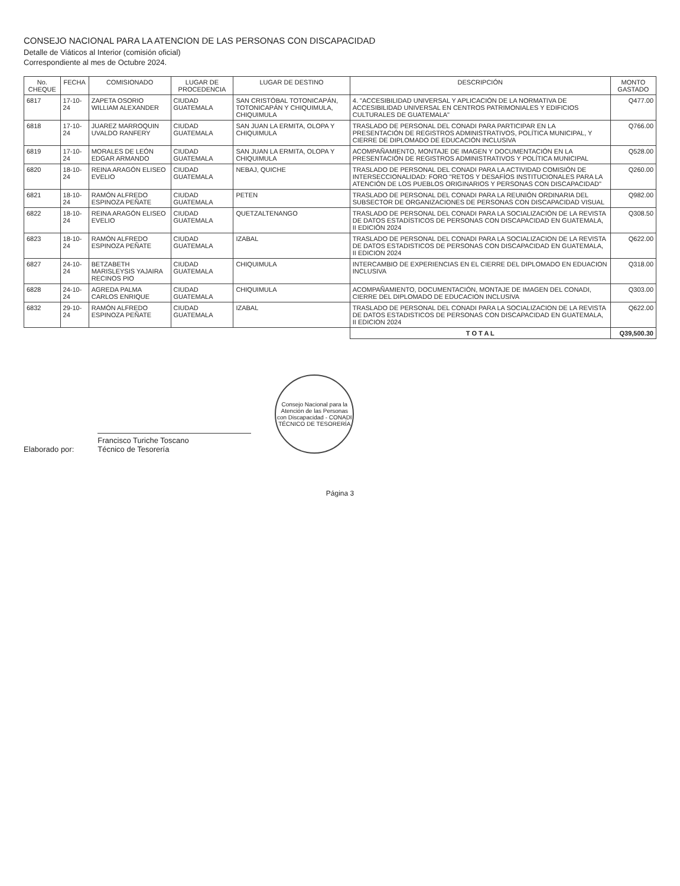CONSEJO NACIONAL PARA LA ATENCION DE LAS PERSONAS CON DISCAPACIDAD
Detalle de Viáticos al Interior (comisión oficial)
Correspondiente al mes de Octubre 2024.
| No. CHEQUE | FECHA | COMISIONADO | LUGAR DE PROCEDENCIA | LUGAR DE DESTINO | DESCRIPCIÓN | MONTO GASTADO |
| --- | --- | --- | --- | --- | --- | --- |
| 6817 | 17-10-24 | ZAPETA OSORIO WILLIAM ALEXANDER | CIUDAD GUATEMALA | SAN CRISTÓBAL TOTONICAPÁN, TOTONICAPÁN Y CHIQUIMULA, CHIQUIMULA | 4. "ACCESIBILIDAD UNIVERSAL Y APLICACIÓN DE LA NORMATIVA DE ACCESIBILIDAD UNIVERSAL EN CENTROS PATRIMONIALES Y EDIFICIOS CULTURALES DE GUATEMALA" | Q477.00 |
| 6818 | 17-10-24 | JUAREZ MARROQUIN UVALDO RANFERY | CIUDAD GUATEMALA | SAN JUAN LA ERMITA, OLOPA Y CHIQUIMULA | TRASLADO DE PERSONAL DEL CONADI PARA PARTICIPAR EN LA PRESENTACIÓN DE REGISTROS ADMINISTRATIVOS, POLÍTICA MUNICIPAL, Y CIERRE DE DIPLOMADO DE EDUCACIÓN INCLUSIVA | Q766.00 |
| 6819 | 17-10-24 | MORALES DE LEÓN EDGAR ARMANDO | CIUDAD GUATEMALA | SAN JUAN LA ERMITA, OLOPA Y CHIQUIMULA | ACOMPAÑAMIENTO, MONTAJE DE IMAGEN Y DOCUMENTACIÓN EN LA PRESENTACIÓN DE REGISTROS ADMINISTRATIVOS Y POLÍTICA MUNICIPAL | Q528.00 |
| 6820 | 18-10-24 | REINA ARAGÓN ELISEO EVELIO | CIUDAD GUATEMALA | NEBAJ, QUICHE | TRASLADO DE PERSONAL DEL CONADI PARA LA ACTIVIDAD COMISIÓN DE INTERSECCIONALIDAD: FORO "RETOS Y DESAFÍOS INSTITUCIONALES PARA LA ATENCIÓN DE LOS PUEBLOS ORIGINARIOS Y PERSONAS CON DISCAPACIDAD" | Q260.00 |
| 6821 | 18-10-24 | RAMÓN ALFREDO ESPINOZA PEÑATE | CIUDAD GUATEMALA | PETEN | TRASLADO DE PERSONAL DEL CONADI PARA LA REUNIÓN ORDINARIA DEL SUBSECTOR DE ORGANIZACIONES DE PERSONAS CON DISCAPACIDAD VISUAL | Q982.00 |
| 6822 | 18-10-24 | REINA ARAGÓN ELISEO EVELIO | CIUDAD GUATEMALA | QUETZALTENANGO | TRASLADO DE PERSONAL DEL CONADI PARA LA SOCIALIZACIÓN DE LA REVISTA DE DATOS ESTADÍSTICOS DE PERSONAS CON DISCAPACIDAD EN GUATEMALA, II EDICIÓN 2024 | Q308.50 |
| 6823 | 18-10-24 | RAMÓN ALFREDO ESPINOZA PEÑATE | CIUDAD GUATEMALA | IZABAL | TRASLADO DE PERSONAL DEL CONADI PARA LA SOCIALIZACION DE LA REVISTA DE DATOS ESTADISTICOS DE PERSONAS CON DISCAPACIDAD EN GUATEMALA, II EDICION 2024 | Q622.00 |
| 6827 | 24-10-24 | BETZABETH MARISLEYSIS YAJAIRA RECINOS PIO | CIUDAD GUATEMALA | CHIQUIMULA | INTERCAMBIO DE EXPERIENCIAS EN EL CIERRE DEL DIPLOMADO EN EDUACION INCLUSIVA | Q318.00 |
| 6828 | 24-10-24 | AGREDA PALMA CARLOS ENRIQUE | CIUDAD GUATEMALA | CHIQUIMULA | ACOMPAÑAMIENTO, DOCUMENTACIÓN, MONTAJE DE IMAGEN DEL CONADI, CIERRE DEL DIPLOMADO DE EDUCACION INCLUSIVA | Q303.00 |
| 6832 | 29-10-24 | RAMÓN ALFREDO ESPINOZA PEÑATE | CIUDAD GUATEMALA | IZABAL | TRASLADO DE PERSONAL DEL CONADI PARA LA SOCIALIZACION DE LA REVISTA DE DATOS ESTADISTICOS DE PERSONAS CON DISCAPACIDAD EN GUATEMALA, II EDICION 2024 | Q622.00 |
| | | | | | T O T A L | Q39,500.30 |
Elaborado por:
Francisco Turiche Toscano
Técnico de Tesorería
Consejo Nacional para la Atención de las Personas con Discapacidad - CONADI
TÉCNICO DE TESORERÍA
Página 3